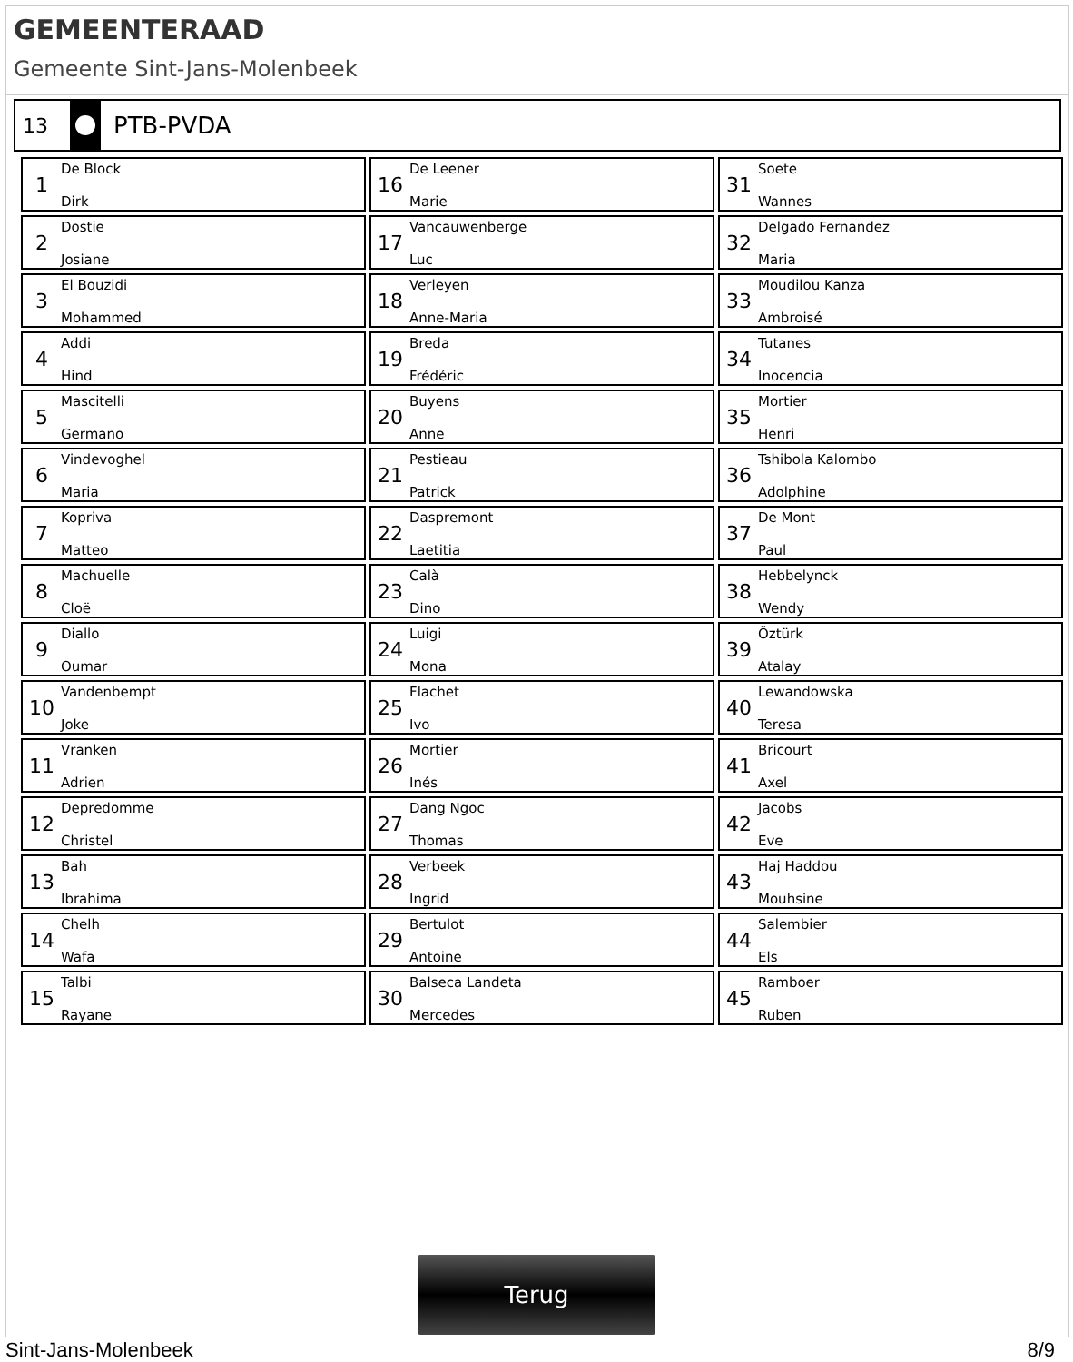GEMEENTERAAD
Gemeente Sint-Jans-Molenbeek
13 PTB-PVDA
| 1 De Block Dirk | 16 De Leener Marie | 31 Soete Wannes |
| 2 Dostie Josiane | 17 Vancauwenberge Luc | 32 Delgado Fernandez Maria |
| 3 El Bouzidi Mohammed | 18 Verleyen Anne-Maria | 33 Moudilou Kanza Ambroisé |
| 4 Addi Hind | 19 Breda Frédéric | 34 Tutanes Inocencia |
| 5 Mascitelli Germano | 20 Buyens Anne | 35 Mortier Henri |
| 6 Vindevoghel Maria | 21 Pestieau Patrick | 36 Tshibola Kalombo Adolphine |
| 7 Kopriva Matteo | 22 Daspremont Laetitia | 37 De Mont Paul |
| 8 Machuelle Cloë | 23 Calà Dino | 38 Hebbelynck Wendy |
| 9 Diallo Oumar | 24 Luigi Mona | 39 Öztürk Atalay |
| 10 Vandenbempt Joke | 25 Flachet Ivo | 40 Lewandowska Teresa |
| 11 Vranken Adrien | 26 Mortier Inés | 41 Bricourt Axel |
| 12 Depredomme Christel | 27 Dang Ngoc Thomas | 42 Jacobs Eve |
| 13 Bah Ibrahima | 28 Verbeek Ingrid | 43 Haj Haddou Mouhsine |
| 14 Chelh Wafa | 29 Bertulot Antoine | 44 Salembier Els |
| 15 Talbi Rayane | 30 Balseca Landeta Mercedes | 45 Ramboer Ruben |
Terug
Sint-Jans-Molenbeek 8/9